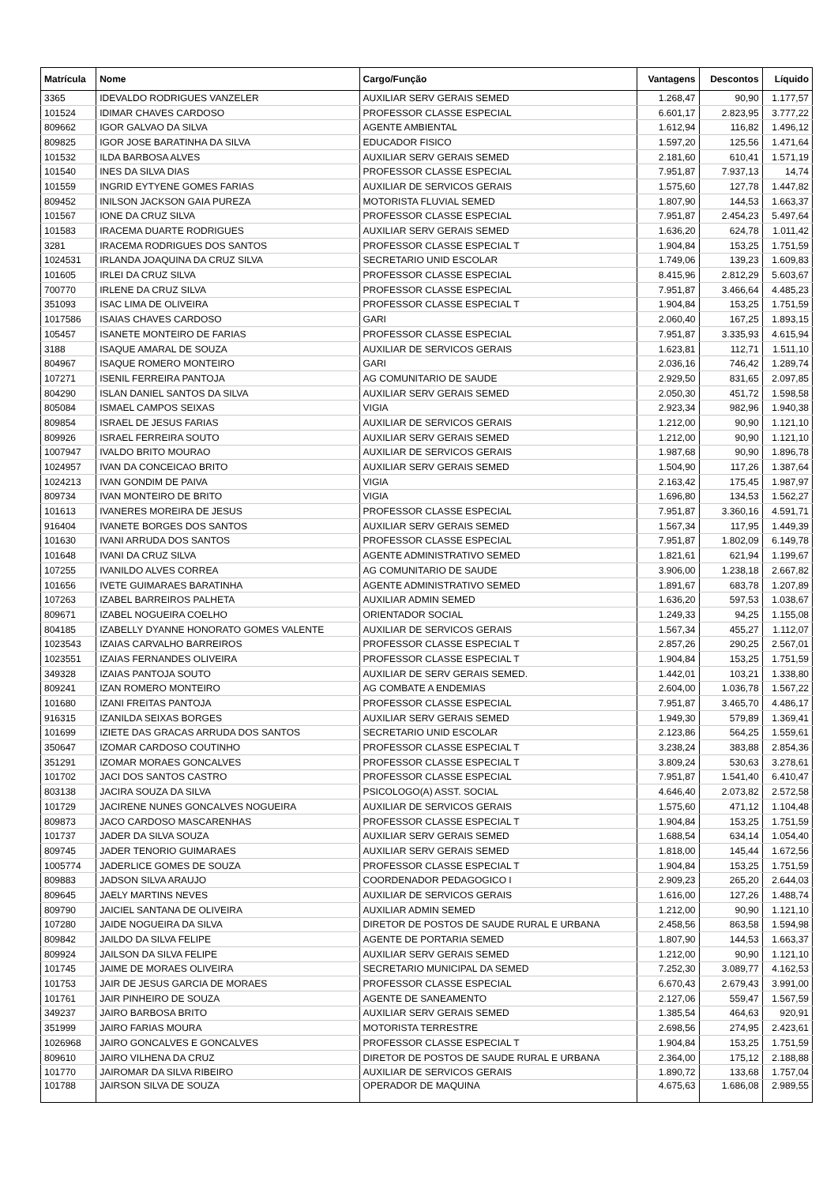| Matrícula | Nome | Cargo/Função | Vantagens | Descontos | Líquido |
| --- | --- | --- | --- | --- | --- |
| 3365 | IDEVALDO RODRIGUES VANZELER | AUXILIAR SERV GERAIS SEMED | 1.268,47 | 90,90 | 1.177,57 |
| 101524 | IDIMAR CHAVES CARDOSO | PROFESSOR CLASSE ESPECIAL | 6.601,17 | 2.823,95 | 3.777,22 |
| 809662 | IGOR GALVAO DA SILVA | AGENTE AMBIENTAL | 1.612,94 | 116,82 | 1.496,12 |
| 809825 | IGOR JOSE BARATINHA DA SILVA | EDUCADOR FISICO | 1.597,20 | 125,56 | 1.471,64 |
| 101532 | ILDA BARBOSA ALVES | AUXILIAR SERV GERAIS SEMED | 2.181,60 | 610,41 | 1.571,19 |
| 101540 | INES DA SILVA DIAS | PROFESSOR CLASSE ESPECIAL | 7.951,87 | 7.937,13 | 14,74 |
| 101559 | INGRID EYTYENE GOMES FARIAS | AUXILIAR DE SERVICOS GERAIS | 1.575,60 | 127,78 | 1.447,82 |
| 809452 | INILSON JACKSON GAIA PUREZA | MOTORISTA FLUVIAL SEMED | 1.807,90 | 144,53 | 1.663,37 |
| 101567 | IONE DA CRUZ SILVA | PROFESSOR CLASSE ESPECIAL | 7.951,87 | 2.454,23 | 5.497,64 |
| 101583 | IRACEMA DUARTE RODRIGUES | AUXILIAR SERV GERAIS SEMED | 1.636,20 | 624,78 | 1.011,42 |
| 3281 | IRACEMA RODRIGUES DOS SANTOS | PROFESSOR CLASSE ESPECIAL T | 1.904,84 | 153,25 | 1.751,59 |
| 1024531 | IRLANDA JOAQUINA DA CRUZ SILVA | SECRETARIO UNID ESCOLAR | 1.749,06 | 139,23 | 1.609,83 |
| 101605 | IRLEI DA CRUZ SILVA | PROFESSOR CLASSE ESPECIAL | 8.415,96 | 2.812,29 | 5.603,67 |
| 700770 | IRLENE DA CRUZ SILVA | PROFESSOR CLASSE ESPECIAL | 7.951,87 | 3.466,64 | 4.485,23 |
| 351093 | ISAC LIMA DE OLIVEIRA | PROFESSOR CLASSE ESPECIAL T | 1.904,84 | 153,25 | 1.751,59 |
| 1017586 | ISAIAS CHAVES CARDOSO | GARI | 2.060,40 | 167,25 | 1.893,15 |
| 105457 | ISANETE MONTEIRO DE FARIAS | PROFESSOR CLASSE ESPECIAL | 7.951,87 | 3.335,93 | 4.615,94 |
| 3188 | ISAQUE AMARAL DE SOUZA | AUXILIAR DE SERVICOS GERAIS | 1.623,81 | 112,71 | 1.511,10 |
| 804967 | ISAQUE ROMERO MONTEIRO | GARI | 2.036,16 | 746,42 | 1.289,74 |
| 107271 | ISENIL FERREIRA PANTOJA | AG COMUNITARIO DE SAUDE | 2.929,50 | 831,65 | 2.097,85 |
| 804290 | ISLAN DANIEL SANTOS DA SILVA | AUXILIAR SERV GERAIS SEMED | 2.050,30 | 451,72 | 1.598,58 |
| 805084 | ISMAEL CAMPOS SEIXAS | VIGIA | 2.923,34 | 982,96 | 1.940,38 |
| 809854 | ISRAEL DE JESUS FARIAS | AUXILIAR DE SERVICOS GERAIS | 1.212,00 | 90,90 | 1.121,10 |
| 809926 | ISRAEL FERREIRA SOUTO | AUXILIAR SERV GERAIS SEMED | 1.212,00 | 90,90 | 1.121,10 |
| 1007947 | IVALDO BRITO MOURAO | AUXILIAR DE SERVICOS GERAIS | 1.987,68 | 90,90 | 1.896,78 |
| 1024957 | IVAN DA CONCEICAO BRITO | AUXILIAR SERV GERAIS SEMED | 1.504,90 | 117,26 | 1.387,64 |
| 1024213 | IVAN GONDIM DE PAIVA | VIGIA | 2.163,42 | 175,45 | 1.987,97 |
| 809734 | IVAN MONTEIRO DE BRITO | VIGIA | 1.696,80 | 134,53 | 1.562,27 |
| 101613 | IVANERES MOREIRA DE JESUS | PROFESSOR CLASSE ESPECIAL | 7.951,87 | 3.360,16 | 4.591,71 |
| 916404 | IVANETE BORGES DOS SANTOS | AUXILIAR SERV GERAIS SEMED | 1.567,34 | 117,95 | 1.449,39 |
| 101630 | IVANI ARRUDA DOS SANTOS | PROFESSOR CLASSE ESPECIAL | 7.951,87 | 1.802,09 | 6.149,78 |
| 101648 | IVANI DA CRUZ SILVA | AGENTE ADMINISTRATIVO SEMED | 1.821,61 | 621,94 | 1.199,67 |
| 107255 | IVANILDO ALVES CORREA | AG COMUNITARIO DE SAUDE | 3.906,00 | 1.238,18 | 2.667,82 |
| 101656 | IVETE GUIMARAES BARATINHA | AGENTE ADMINISTRATIVO SEMED | 1.891,67 | 683,78 | 1.207,89 |
| 107263 | IZABEL BARREIROS PALHETA | AUXILIAR ADMIN SEMED | 1.636,20 | 597,53 | 1.038,67 |
| 809671 | IZABEL NOGUEIRA COELHO | ORIENTADOR SOCIAL | 1.249,33 | 94,25 | 1.155,08 |
| 804185 | IZABELLY DYANNE HONORATO GOMES VALENTE | AUXILIAR DE SERVICOS GERAIS | 1.567,34 | 455,27 | 1.112,07 |
| 1023543 | IZAIAS CARVALHO BARREIROS | PROFESSOR CLASSE ESPECIAL T | 2.857,26 | 290,25 | 2.567,01 |
| 1023551 | IZAIAS FERNANDES OLIVEIRA | PROFESSOR CLASSE ESPECIAL T | 1.904,84 | 153,25 | 1.751,59 |
| 349328 | IZAIAS PANTOJA SOUTO | AUXILIAR DE SERV GERAIS SEMED. | 1.442,01 | 103,21 | 1.338,80 |
| 809241 | IZAN ROMERO MONTEIRO | AG COMBATE A ENDEMIAS | 2.604,00 | 1.036,78 | 1.567,22 |
| 101680 | IZANI FREITAS PANTOJA | PROFESSOR CLASSE ESPECIAL | 7.951,87 | 3.465,70 | 4.486,17 |
| 916315 | IZANILDA SEIXAS BORGES | AUXILIAR SERV GERAIS SEMED | 1.949,30 | 579,89 | 1.369,41 |
| 101699 | IZIETE DAS GRACAS ARRUDA DOS SANTOS | SECRETARIO UNID ESCOLAR | 2.123,86 | 564,25 | 1.559,61 |
| 350647 | IZOMAR CARDOSO COUTINHO | PROFESSOR CLASSE ESPECIAL T | 3.238,24 | 383,88 | 2.854,36 |
| 351291 | IZOMAR MORAES GONCALVES | PROFESSOR CLASSE ESPECIAL T | 3.809,24 | 530,63 | 3.278,61 |
| 101702 | JACI DOS SANTOS CASTRO | PROFESSOR CLASSE ESPECIAL | 7.951,87 | 1.541,40 | 6.410,47 |
| 803138 | JACIRA SOUZA DA SILVA | PSICOLOGO(A) ASST. SOCIAL | 4.646,40 | 2.073,82 | 2.572,58 |
| 101729 | JACIRENE NUNES GONCALVES NOGUEIRA | AUXILIAR DE SERVICOS GERAIS | 1.575,60 | 471,12 | 1.104,48 |
| 809873 | JACO CARDOSO MASCARENHAS | PROFESSOR CLASSE ESPECIAL T | 1.904,84 | 153,25 | 1.751,59 |
| 101737 | JADER DA SILVA SOUZA | AUXILIAR SERV GERAIS SEMED | 1.688,54 | 634,14 | 1.054,40 |
| 809745 | JADER TENORIO GUIMARAES | AUXILIAR SERV GERAIS SEMED | 1.818,00 | 145,44 | 1.672,56 |
| 1005774 | JADERLICE GOMES DE SOUZA | PROFESSOR CLASSE ESPECIAL T | 1.904,84 | 153,25 | 1.751,59 |
| 809883 | JADSON SILVA ARAUJO | COORDENADOR PEDAGOGICO I | 2.909,23 | 265,20 | 2.644,03 |
| 809645 | JAELY MARTINS NEVES | AUXILIAR DE SERVICOS GERAIS | 1.616,00 | 127,26 | 1.488,74 |
| 809790 | JAICIEL SANTANA DE OLIVEIRA | AUXILIAR ADMIN SEMED | 1.212,00 | 90,90 | 1.121,10 |
| 107280 | JAIDE NOGUEIRA DA SILVA | DIRETOR DE POSTOS DE SAUDE RURAL E URBANA | 2.458,56 | 863,58 | 1.594,98 |
| 809842 | JAILDO DA SILVA FELIPE | AGENTE DE PORTARIA SEMED | 1.807,90 | 144,53 | 1.663,37 |
| 809924 | JAILSON DA SILVA FELIPE | AUXILIAR SERV GERAIS SEMED | 1.212,00 | 90,90 | 1.121,10 |
| 101745 | JAIME DE MORAES OLIVEIRA | SECRETARIO MUNICIPAL DA SEMED | 7.252,30 | 3.089,77 | 4.162,53 |
| 101753 | JAIR DE JESUS GARCIA DE MORAES | PROFESSOR CLASSE ESPECIAL | 6.670,43 | 2.679,43 | 3.991,00 |
| 101761 | JAIR PINHEIRO DE SOUZA | AGENTE DE SANEAMENTO | 2.127,06 | 559,47 | 1.567,59 |
| 349237 | JAIRO BARBOSA BRITO | AUXILIAR SERV GERAIS SEMED | 1.385,54 | 464,63 | 920,91 |
| 351999 | JAIRO FARIAS MOURA | MOTORISTA TERRESTRE | 2.698,56 | 274,95 | 2.423,61 |
| 1026968 | JAIRO GONCALVES E GONCALVES | PROFESSOR CLASSE ESPECIAL T | 1.904,84 | 153,25 | 1.751,59 |
| 809610 | JAIRO VILHENA DA CRUZ | DIRETOR DE POSTOS DE SAUDE RURAL E URBANA | 2.364,00 | 175,12 | 2.188,88 |
| 101770 | JAIROMAR DA SILVA RIBEIRO | AUXILIAR DE SERVICOS GERAIS | 1.890,72 | 133,68 | 1.757,04 |
| 101788 | JAIRSON SILVA DE SOUZA | OPERADOR DE MAQUINA | 4.675,63 | 1.686,08 | 2.989,55 |